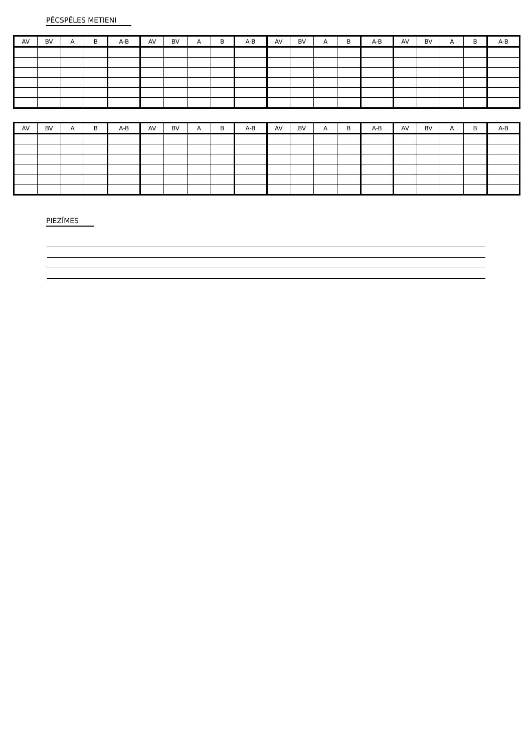PĒCSPĒLES METIENI
| AV | BV | A | B | A-B | AV | BV | A | B | A-B | AV | BV | A | B | A-B | AV | BV | A | B | A-B |
| --- | --- | --- | --- | --- | --- | --- | --- | --- | --- | --- | --- | --- | --- | --- | --- | --- | --- | --- | --- |
| AV | BV | A | B | A-B | AV | BV | A | B | A-B | AV | BV | A | B | A-B | AV | BV | A | B | A-B |
| --- | --- | --- | --- | --- | --- | --- | --- | --- | --- | --- | --- | --- | --- | --- | --- | --- | --- | --- | --- |
PIEZĪMES